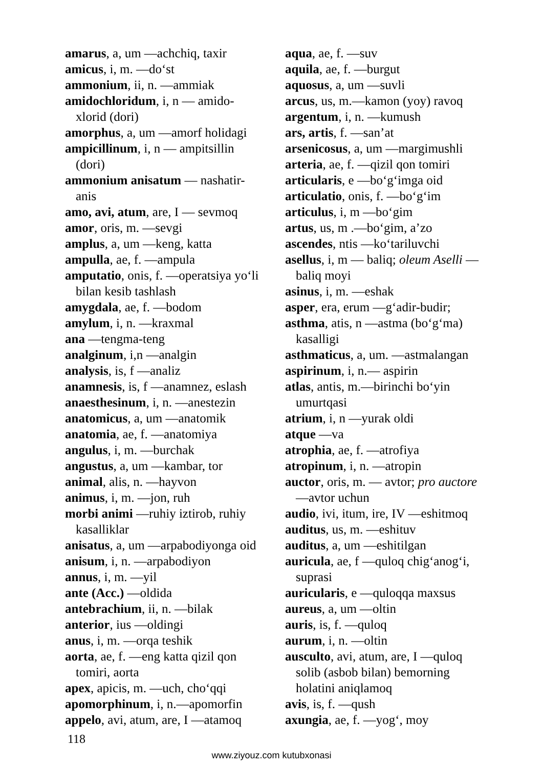amarus, a, um —achchiq, taxir
amicus, i, m. —do‘st
ammonium, ii, n. —ammiak
amidochloridum, i, n — amido-xlorid (dori)
amorphus, a, um —amorf holidagi
ampicillinum, i, n — ampitsillin (dori)
ammonium anisatum — nashatir-anis
amo, avi, atum, are, I — sevmoq
amor, oris, m. —sevgi
amplus, a, um —keng, katta
ampulla, ae, f. —ampula
amputatio, onis, f. —operatsiya yo‘li bilan kesib tashlash
amygdala, ae, f. —bodom
amylum, i, n. —kraxmal
ana —tengma-teng
analginum, i,n —analgin
analysis, is, f —analiz
anamnesis, is, f —anamnez, eslash
anaesthesinum, i, n. —anestezin
anatomicus, a, um —anatomik
anatomia, ae, f. —anatomiya
angulus, i, m. —burchak
angustus, a, um —kambar, tor
animal, alis, n. —hayvon
animus, i, m. —jon, ruh
morbi animi —ruhiy iztirob, ruhiy kasalliklar
anisatus, a, um —arpabodiyonga oid
anisum, i, n. —arpabodiyon
annus, i, m. —yil
ante (Acc.) —oldida
antebrachium, ii, n. —bilak
anterior, ius —oldingi
anus, i, m. —orqa teshik
aorta, ae, f. —eng katta qizil qon tomiri, aorta
apex, apicis, m. —uch, cho‘qqi
apomorphinum, i, n.—apomorfin
appelo, avi, atum, are, I —atamoq
aqua, ae, f. —suv
aquila, ae, f. —burgut
aquosus, a, um —suvli
arcus, us, m.—kamon (yoy) ravoq
argentum, i, n. —kumush
ars, artis, f. —san’at
arsenicosus, a, um —margimushli
arteria, ae, f. —qizil qon tomiri
articularis, e —bo‘g‘imga oid
articulatio, onis, f. —bo‘g‘im
articulus, i, m —bo‘gim
artus, us, m .—bo‘gim, a’zo
ascendes, ntis —ko‘tariluvchi
asellus, i, m — baliq; oleum Aselli —baliq moyi
asinus, i, m. —eshak
asper, era, erum —g‘adir-budir;
asthma, atis, n —astma (bo‘g‘ma) kasalligi
asthmaticus, a, um. —astmalangan
aspirinum, i, n.— aspirin
atlas, antis, m.—birinchi bo‘yin umurtqasi
atrium, i, n —yurak oldi
atque —va
atrophia, ae, f. —atrofiya
atropinum, i, n. —atropin
auctor, oris, m. — avtor; pro auctore —avtor uchun
audio, ivi, itum, ire, IV —eshitmoq
auditus, us, m. —eshituv
auditus, a, um —eshitilgan
auricula, ae, f —quloq chig‘anog‘i, suprasi
auricularis, e —quloqqa maxsus
aureus, a, um —oltin
auris, is, f. —quloq
aurum, i, n. —oltin
ausculto, avi, atum, are, I —quloq solib (asbob bilan) bemorning holatini aniqlamoq
avis, is, f. —qush
axungia, ae, f. —yog‘, moy
118
www.ziyouz.com kutubxonasi